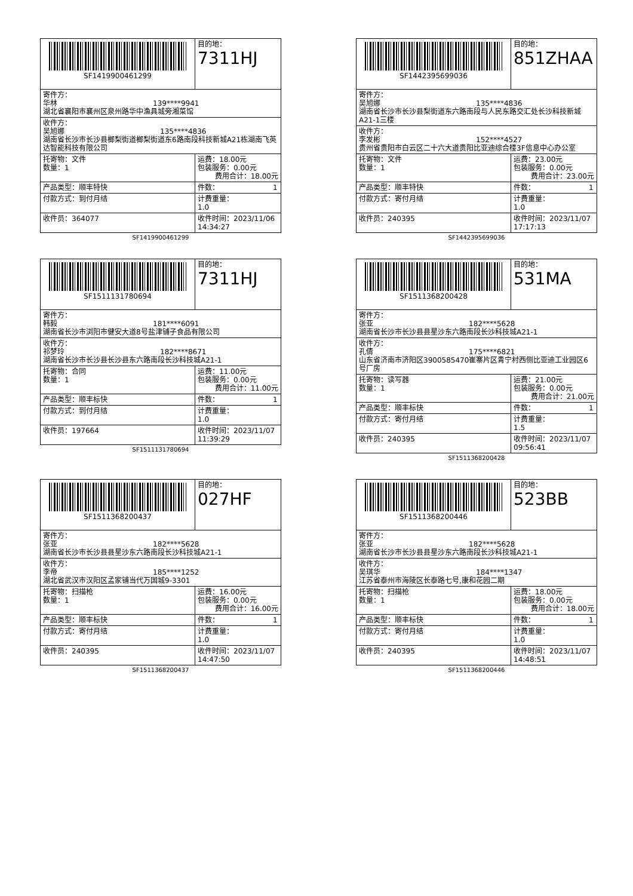| SF1419900461299 | 目的地： 7311HJ |
| 寄件方： 华林 139****9941 湖北省襄阳市襄州区泉州路华中渔具城旁湘菜馆 | |
| 收件方： 吴旭娜 135****4836 湖南省长沙市长沙县榔梨街道榔梨街道东6路南段科技新城A21栋湖南飞英达智能科技有限公司 | |
| 托寄物：文件 数量：1 | 运费：18.00元 包装服务：0.00元 费用合计：18.00元 |
| 产品类型：顺丰特快 | 件数： 1 |
| 付款方式：到付月结 | 计费重量： 1.0 |
| 收件员：364077 | 收件时间：2023/11/06 14:34:27 |
SF1419900461299
| SF1442395699036 | 目的地： 851ZHAA |
| 寄件方： 吴旭娜 135****4836 湖南省长沙市长沙县梨街道东六路南段与人民东路交汇处长沙科技新城A21-1三楼 | |
| 收件方： 李发彬 152****4527 贵州省贵阳市白云区二十六大道贵阳比亚迪综合楼3F信息中心办公室 | |
| 托寄物：文件 数量：1 | 运费：23.00元 包装服务：0.00元 费用合计：23.00元 |
| 产品类型：顺丰特快 | 件数： 1 |
| 付款方式：寄付月结 | 计费重量： 1.0 |
| 收件员：240395 | 收件时间：2023/11/07 17:17:13 |
SF1442395699036
| SF1511131780694 | 目的地： 7311HJ |
| 寄件方： 韩毅 181****6091 湖南省长沙市浏阳市健安大道8号盐津铺子食品有限公司 | |
| 收件方： 祁梦玲 182****8671 湖南省长沙市长沙县长沙县东六路南段长沙科技城A21-1 | |
| 托寄物：合同 数量：1 | 运费：11.00元 包装服务：0.00元 费用合计：11.00元 |
| 产品类型：顺丰标快 | 件数： 1 |
| 付款方式：到付月结 | 计费重量： 1.0 |
| 收件员：197664 | 收件时间：2023/11/07 11:39:29 |
SF1511131780694
| SF1511368200428 | 目的地： 531MA |
| 寄件方： 张亚 182****5628 湖南省长沙市长沙县县星沙东六路南段长沙科技城A21-1 | |
| 收件方： 孔倩 175****6821 山东省济南市济阳区3900585470崔寨片区青宁村西侧比亚迪工业园区6号厂房 | |
| 托寄物：读写器 数量：1 | 运费：21.00元 包装服务：0.00元 费用合计：21.00元 |
| 产品类型：顺丰标快 | 件数： 1 |
| 付款方式：寄付月结 | 计费重量： 1.5 |
| 收件员：240395 | 收件时间：2023/11/07 09:56:41 |
SF1511368200428
| SF1511368200437 | 目的地： 027HF |
| 寄件方： 张亚 182****5628 湖南省长沙市长沙县县星沙东六路南段长沙科技城A21-1 | |
| 收件方： 李帝 185****1252 湖北省武汉市汉阳区孟家铺当代万国城9-3301 | |
| 托寄物：扫描枪 数量：1 | 运费：16.00元 包装服务：0.00元 费用合计：16.00元 |
| 产品类型：顺丰标快 | 件数： 1 |
| 付款方式：寄付月结 | 计费重量： 1.0 |
| 收件员：240395 | 收件时间：2023/11/07 14:47:50 |
SF1511368200437
| SF1511368200446 | 目的地： 523BB |
| 寄件方： 张亚 182****5628 湖南省长沙市长沙县县星沙东六路南段长沙科技城A21-1 | |
| 收件方： 吴琪华 184****1347 江苏省泰州市海陵区长泰路七号,康和花园二期 | |
| 托寄物：扫描枪 数量：1 | 运费：18.00元 包装服务：0.00元 费用合计：18.00元 |
| 产品类型：顺丰标快 | 件数： 1 |
| 付款方式：寄付月结 | 计费重量： 1.0 |
| 收件员：240395 | 收件时间：2023/11/07 14:48:51 |
SF1511368200446